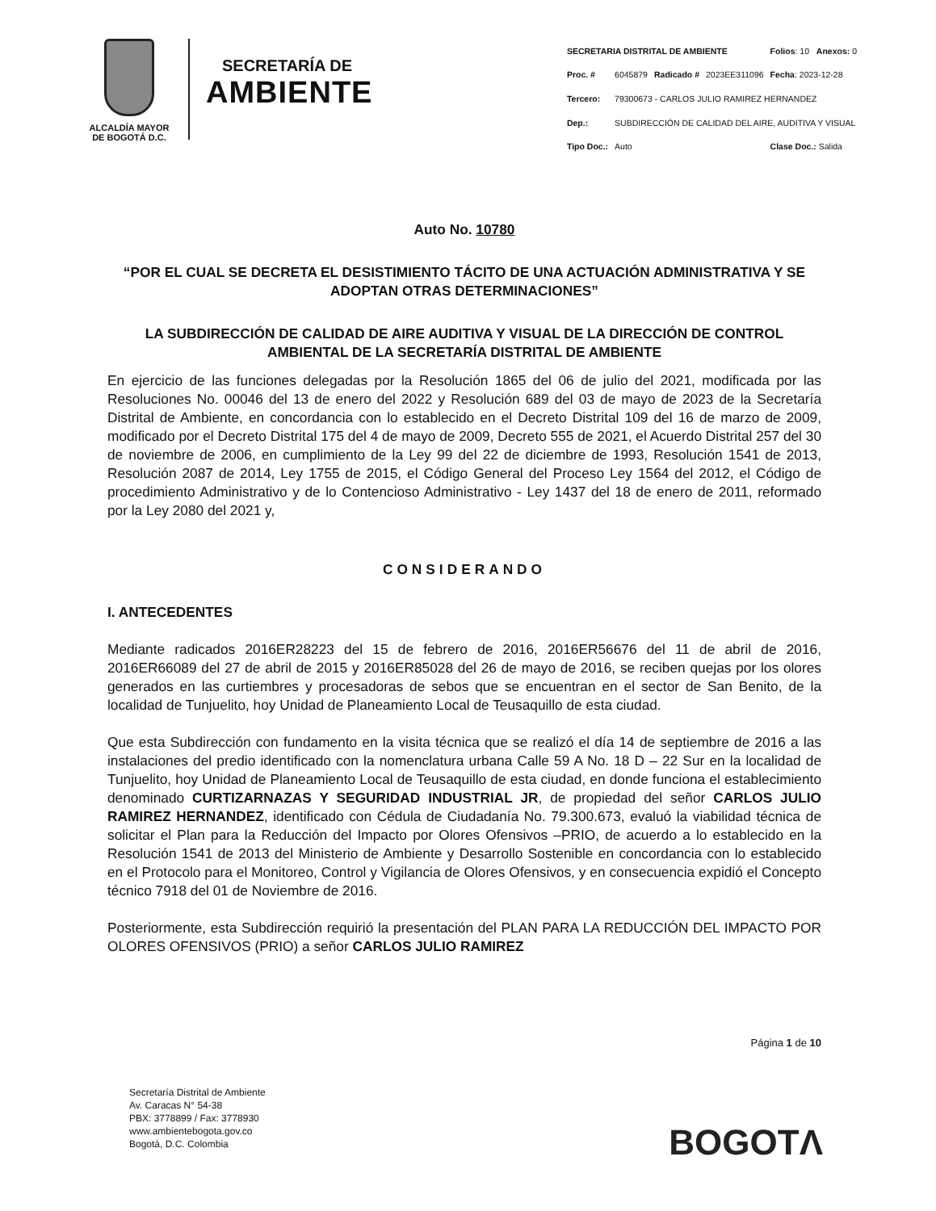ALCALDÍA MAYOR
DE BOGOTÁ D.C.
SECRETARÍA DE
AMBIENTE
| SECRETARIA DISTRITAL DE AMBIENTE | | | | Folios : 10 Anexos: 0 |
| Proc. # | 6045879 | Radicado # | 2023EE311096 | Fecha : 2023-12-28 |
| Tercero: | 79300673 - CARLOS JULIO RAMIREZ HERNANDEZ | | | |
| Dep.: | SUBDIRECCIÓN DE CALIDAD DEL AIRE, AUDITIVA Y VISUAL | | | |
| Tipo Doc.: | Auto | | | Clase Doc.: Salida |
Auto No. 10780
“POR EL CUAL SE DECRETA EL DESISTIMIENTO TÁCITO DE UNA ACTUACIÓN ADMINISTRATIVA Y SE ADOPTAN OTRAS DETERMINACIONES”
LA SUBDIRECCIÓN DE CALIDAD DE AIRE AUDITIVA Y VISUAL DE LA DIRECCIÓN DE CONTROL AMBIENTAL DE LA SECRETARÍA DISTRITAL DE AMBIENTE
En ejercicio de las funciones delegadas por la Resolución 1865 del 06 de julio del 2021, modificada por las Resoluciones No. 00046 del 13 de enero del 2022 y Resolución 689 del 03 de mayo de 2023 de la Secretaría Distrital de Ambiente, en concordancia con lo establecido en el Decreto Distrital 109 del 16 de marzo de 2009, modificado por el Decreto Distrital 175 del 4 de mayo de 2009, Decreto 555 de 2021, el Acuerdo Distrital 257 del 30 de noviembre de 2006, en cumplimiento de la Ley 99 del 22 de diciembre de 1993, Resolución 1541 de 2013, Resolución 2087 de 2014, Ley 1755 de 2015, el Código General del Proceso Ley 1564 del 2012, el Código de procedimiento Administrativo y de lo Contencioso Administrativo - Ley 1437 del 18 de enero de 2011, reformado por la Ley 2080 del 2021 y,
CONSIDERANDO
I. ANTECEDENTES
Mediante radicados 2016ER28223 del 15 de febrero de 2016, 2016ER56676 del 11 de abril de 2016, 2016ER66089 del 27 de abril de 2015 y 2016ER85028 del 26 de mayo de 2016, se reciben quejas por los olores generados en las curtiembres y procesadoras de sebos que se encuentran en el sector de San Benito, de la localidad de Tunjuelito, hoy Unidad de Planeamiento Local de Teusaquillo de esta ciudad.
Que esta Subdirección con fundamento en la visita técnica que se realizó el día 14 de septiembre de 2016 a las instalaciones del predio identificado con la nomenclatura urbana Calle 59 A No. 18 D – 22 Sur en la localidad de Tunjuelito, hoy Unidad de Planeamiento Local de Teusaquillo de esta ciudad, en donde funciona el establecimiento denominado CURTIZARNAZAS Y SEGURIDAD INDUSTRIAL JR, de propiedad del señor CARLOS JULIO RAMIREZ HERNANDEZ, identificado con Cédula de Ciudadanía No. 79.300.673, evaluó la viabilidad técnica de solicitar el Plan para la Reducción del Impacto por Olores Ofensivos –PRIO, de acuerdo a lo establecido en la Resolución 1541 de 2013 del Ministerio de Ambiente y Desarrollo Sostenible en concordancia con lo establecido en el Protocolo para el Monitoreo, Control y Vigilancia de Olores Ofensivos, y en consecuencia expidió el Concepto técnico 7918 del 01 de Noviembre de 2016.
Posteriormente, esta Subdirección requirió la presentación del PLAN PARA LA REDUCCIÓN DEL IMPACTO POR OLORES OFENSIVOS (PRIO) a señor CARLOS JULIO RAMIREZ
Página 1 de 10
Secretaría Distrital de Ambiente
Av. Caracas N° 54-38
PBX: 3778899 / Fax: 3778930
www.ambientebogota.gov.co
Bogotá, D.C. Colombia
BOGOTΛ